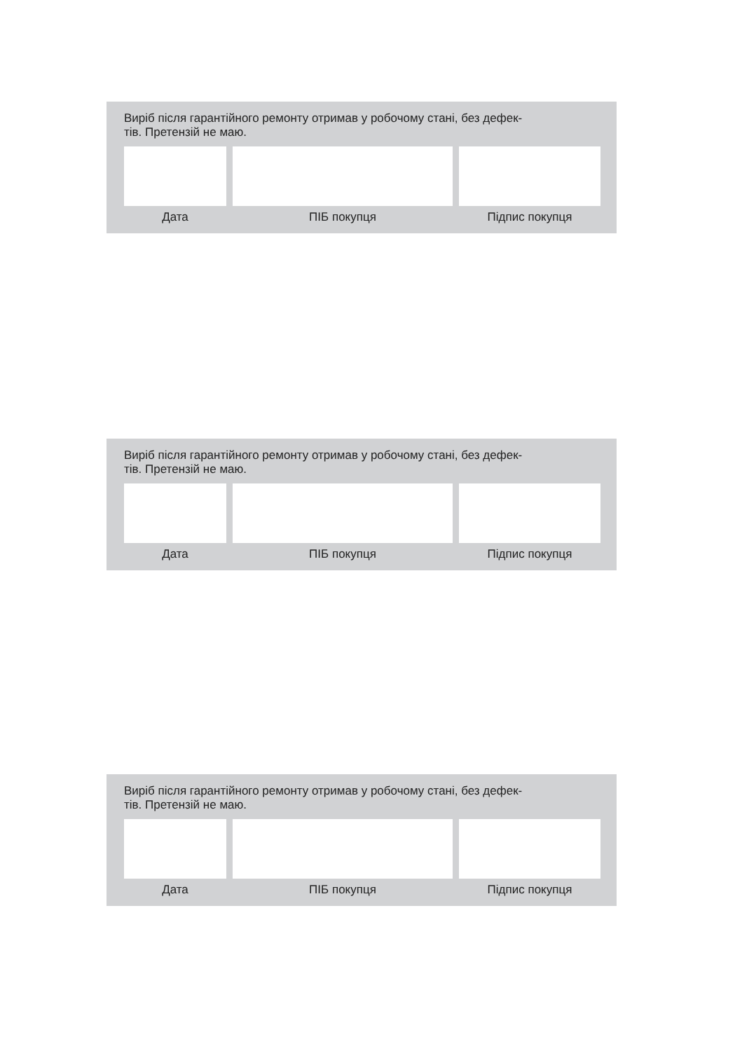Виріб після гарантійного ремонту отримав у робочому стані, без дефек-
тів. Претензій не маю.
| Дата | | ПІБ покупця | | Підпис покупця |
Виріб після гарантійного ремонту отримав у робочому стані, без дефек-
тів. Претензій не маю.
| Дата | | ПІБ покупця | | Підпис покупця |
Виріб після гарантійного ремонту отримав у робочому стані, без дефек-
тів. Претензій не маю.
| Дата | | ПІБ покупця | | Підпис покупця |